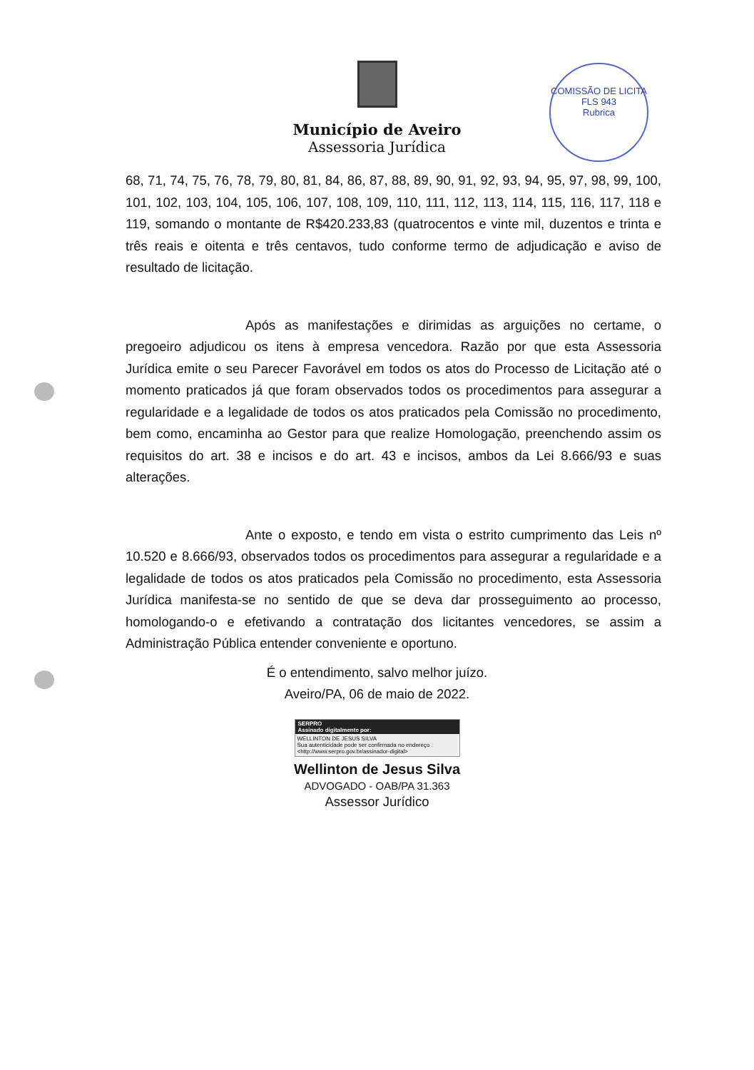COMISSÃO DE LICITA
FLS 943
Rubrica
Município de Aveiro
Assessoria Jurídica
68, 71, 74, 75, 76, 78, 79, 80, 81, 84, 86, 87, 88, 89, 90, 91, 92, 93, 94, 95, 97, 98, 99, 100, 101, 102, 103, 104, 105, 106, 107, 108, 109, 110, 111, 112, 113, 114, 115, 116, 117, 118 e 119, somando o montante de R$420.233,83 (quatrocentos e vinte mil, duzentos e trinta e três reais e oitenta e três centavos, tudo conforme termo de adjudicação e aviso de resultado de licitação.
Após as manifestações e dirimidas as arguições no certame, o pregoeiro adjudicou os itens à empresa vencedora. Razão por que esta Assessoria Jurídica emite o seu Parecer Favorável em todos os atos do Processo de Licitação até o momento praticados já que foram observados todos os procedimentos para assegurar a regularidade e a legalidade de todos os atos praticados pela Comissão no procedimento, bem como, encaminha ao Gestor para que realize Homologação, preenchendo assim os requisitos do art. 38 e incisos e do art. 43 e incisos, ambos da Lei 8.666/93 e suas alterações.
Ante o exposto, e tendo em vista o estrito cumprimento das Leis nº 10.520 e 8.666/93, observados todos os procedimentos para assegurar a regularidade e a legalidade de todos os atos praticados pela Comissão no procedimento, esta Assessoria Jurídica manifesta-se no sentido de que se deva dar prosseguimento ao processo, homologando-o e efetivando a contratação dos licitantes vencedores, se assim a Administração Pública entender conveniente e oportuno.
É o entendimento, salvo melhor juízo.
Aveiro/PA, 06 de maio de 2022.
SERPRO
Assinado digitalmente por:
WELLINTON DE JESUS SILVA
Sua autenticidade pode ser confirmada no endereço :
<http://www.serpro.gov.br/assinador-digital>
Wellinton de Jesus Silva
ADVOGADO - OAB/PA 31.363
Assessor Jurídico